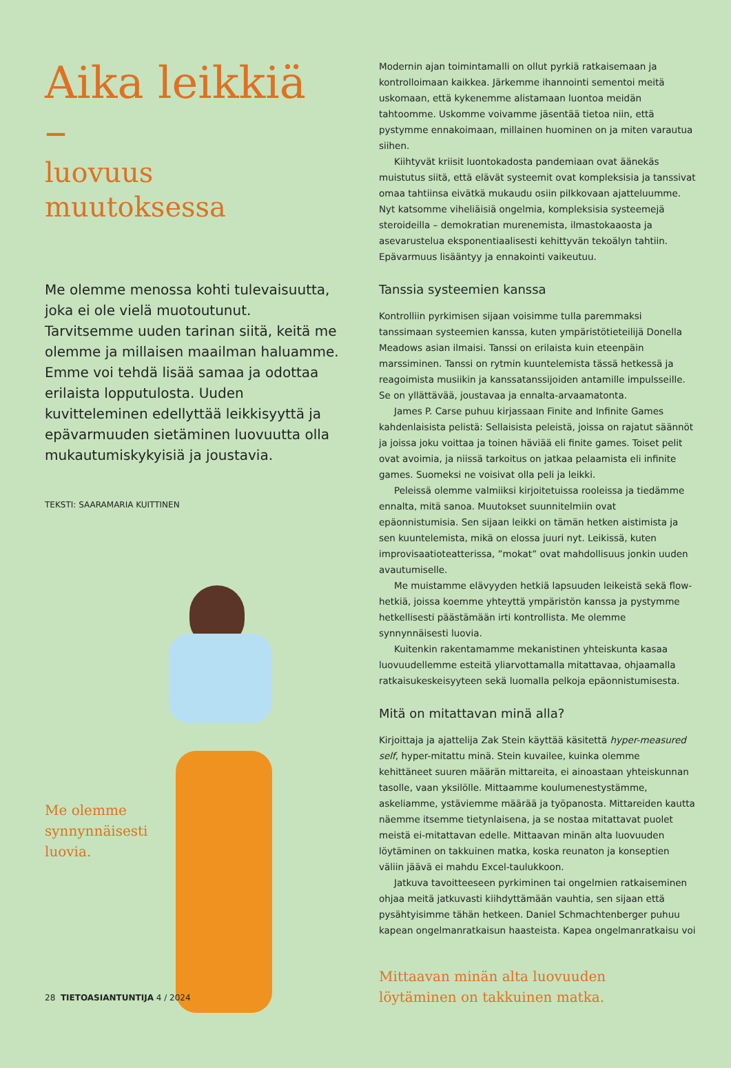Aika leikkiä –
luovuus muutoksessa
Me olemme menossa kohti tulevaisuutta, joka ei ole vielä muotoutunut. Tarvitsemme uuden tarinan siitä, keitä me olemme ja millaisen maailman haluamme. Emme voi tehdä lisää samaa ja odottaa erilaista lopputulosta. Uuden kuvitteleminen edellyttää leikkisyyttä ja epävarmuuden sietäminen luovuutta olla mukautumiskykyisiä ja joustavia.
TEKSTI: SAARAMARIA KUITTINEN
Me olemme
synnynnäisesti
luovia.
Modernin ajan toimintamalli on ollut pyrkiä ratkaisemaan ja kontrolloimaan kaikkea. Järkemme ihannointi sementoi meitä uskomaan, että kykenemme alistamaan luontoa meidän tahtoomme. Uskomme voivamme jäsentää tietoa niin, että pystymme ennakoimaan, millainen huominen on ja miten varautua siihen.
Kiihtyvät kriisit luontokadosta pandemiaan ovat äänekäs muistutus siitä, että elävät systeemit ovat kompleksisia ja tanssivat omaa tahtiinsa eivätkä mukaudu osiin pilkkovaan ajatteluumme. Nyt katsomme viheliäisiä ongelmia, kompleksisia systeemejä steroideilla – demokratian murenemista, ilmastokaaosta ja asevarustelua eksponentiaalisesti kehittyvän tekoälyn tahtiin. Epävarmuus lisääntyy ja ennakointi vaikeutuu.
Tanssia systeemien kanssa
Kontrolliin pyrkimisen sijaan voisimme tulla paremmaksi tanssimaan systeemien kanssa, kuten ympäristötieteilijä Donella Meadows asian ilmaisi. Tanssi on erilaista kuin eteenpäin marssiminen. Tanssi on rytmin kuuntelemista tässä hetkessä ja reagoimista musiikin ja kanssatanssijoiden antamille impulsseille. Se on yllättävää, joustavaa ja ennalta-arvaamatonta.
James P. Carse puhuu kirjassaan Finite and Infinite Games kahdenlaisista pelistä: Sellaisista peleistä, joissa on rajatut säännöt ja joissa joku voittaa ja toinen häviää eli finite games. Toiset pelit ovat avoimia, ja niissä tarkoitus on jatkaa pelaamista eli infinite games. Suomeksi ne voisivat olla peli ja leikki.
Peleissä olemme valmiiksi kirjoitetuissa rooleissa ja tiedämme ennalta, mitä sanoa. Muutokset suunnitelmiin ovat epäonnistumisia. Sen sijaan leikki on tämän hetken aistimista ja sen kuuntelemista, mikä on elossa juuri nyt. Leikissä, kuten improvisaatioteatterissa, ”mokat” ovat mahdollisuus jonkin uuden avautumiselle.
Me muistamme elävyyden hetkiä lapsuuden leikeistä sekä flow-hetkiä, joissa koemme yhteyttä ympäristön kanssa ja pystymme hetkellisesti päästämään irti kontrollista. Me olemme synnynnäisesti luovia.
Kuitenkin rakentamamme mekanistinen yhteiskunta kasaa luovuudellemme esteitä yliarvottamalla mitattavaa, ohjaamalla ratkaisukeskeisyyteen sekä luomalla pelkoja epäonnistumisesta.
Mitä on mitattavan minä alla?
Kirjoittaja ja ajattelija Zak Stein käyttää käsitettä hyper-measured self, hyper-mitattu minä. Stein kuvailee, kuinka olemme kehittäneet suuren määrän mittareita, ei ainoastaan yhteiskunnan tasolle, vaan yksilölle. Mittaamme koulumenestystämme, askeliamme, ystäviemme määrää ja työpanosta. Mittareiden kautta näemme itsemme tietynlaisena, ja se nostaa mitattavat puolet meistä ei-mitattavan edelle. Mittaavan minän alta luovuuden löytäminen on takkuinen matka, koska reunaton ja konseptien väliin jäävä ei mahdu Excel-taulukkoon.
Jatkuva tavoitteeseen pyrkiminen tai ongelmien ratkaiseminen ohjaa meitä jatkuvasti kiihdyttämään vauhtia, sen sijaan että pysähtyisimme tähän hetkeen. Daniel Schmachtenberger puhuu kapean ongelmanratkaisun haasteista. Kapea ongelmanratkaisu voi
Mittaavan minän alta luovuuden
löytäminen on takkuinen matka.
28 TIETOASIANTUNTIJA 4 / 2024